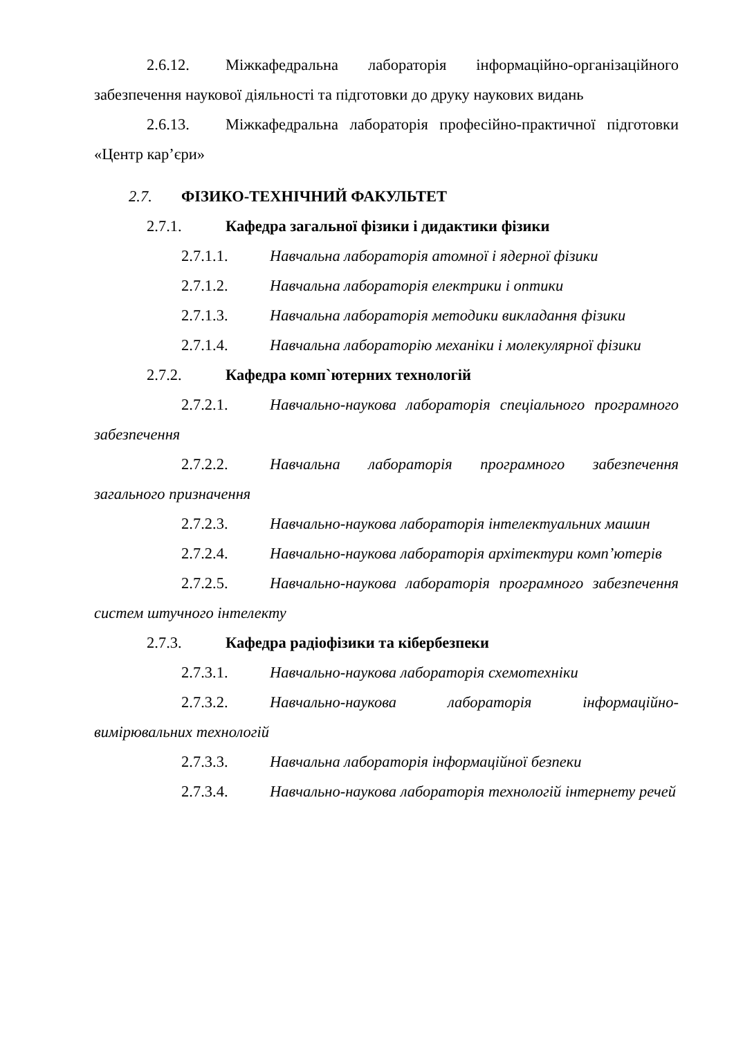2.6.12. Міжкафедральна лабораторія інформаційно-організаційного забезпечення наукової діяльності та підготовки до друку наукових видань
2.6.13. Міжкафедральна лабораторія професійно-практичної підготовки «Центр кар’єри»
2.7. ФІЗИКО-ТЕХНІЧНИЙ ФАКУЛЬТЕТ
2.7.1. Кафедра загальної фізики і дидактики фізики
2.7.1.1. Навчальна лабораторія атомної і ядерної фізики
2.7.1.2. Навчальна лабораторія електрики і оптики
2.7.1.3. Навчальна лабораторія методики викладання фізики
2.7.1.4. Навчальна лабораторію механіки і молекулярної фізики
2.7.2. Кафедра комп`ютерних технологій
2.7.2.1. Навчально-наукова лабораторія спеціального програмного забезпечення
2.7.2.2. Навчальна лабораторія програмного забезпечення загального призначення
2.7.2.3. Навчально-наукова лабораторія інтелектуальних машин
2.7.2.4. Навчально-наукова лабораторія архітектури комп’ютерів
2.7.2.5. Навчально-наукова лабораторія програмного забезпечення систем штучного інтелекту
2.7.3. Кафедра радіофізики та кібербезпеки
2.7.3.1. Навчально-наукова лабораторія схемотехніки
2.7.3.2. Навчально-наукова лабораторія інформаційно-вимірювальних технологій
2.7.3.3. Навчальна лабораторія інформаційної безпеки
2.7.3.4. Навчально-наукова лабораторія технологій інтернету речей